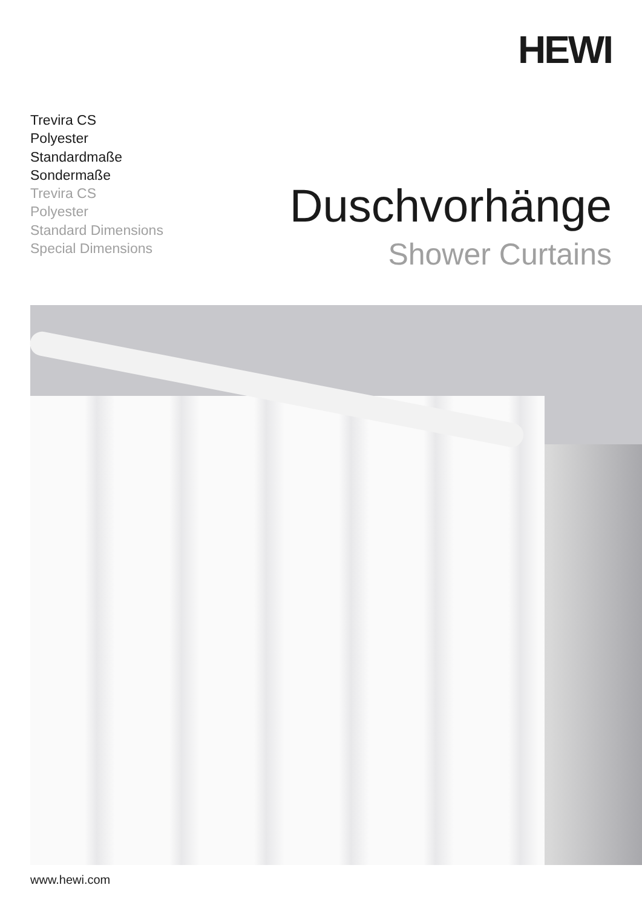HEWI
Trevira CS
Polyester
Standardmaße
Sondermaße
Trevira CS
Polyester
Standard Dimensions
Special Dimensions
Duschvorhänge
Shower Curtains
www.hewi.com